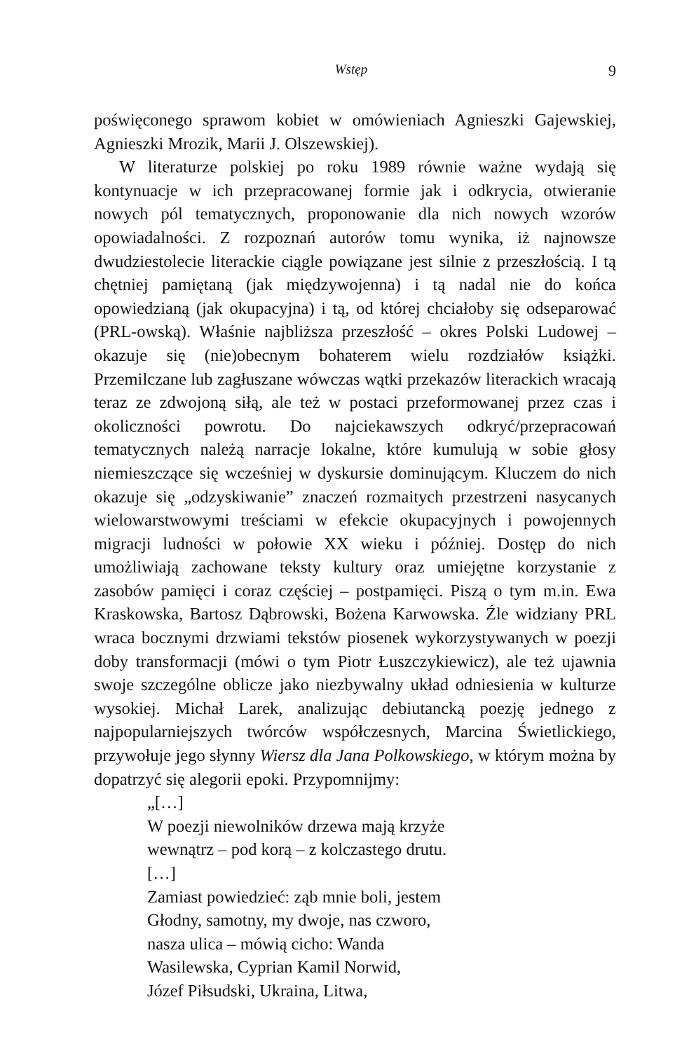Wstęp 9
poświęconego sprawom kobiet w omówieniach Agnieszki Gajewskiej, Agnieszki Mrozik, Marii J. Olszewskiej).
W literaturze polskiej po roku 1989 równie ważne wydają się kontynuacje w ich przepracowanej formie jak i odkrycia, otwieranie nowych pól tematycznych, proponowanie dla nich nowych wzorów opowiadalności. Z rozpoznań autorów tomu wynika, iż najnowsze dwudziestolecie literackie ciągle powiązane jest silnie z przeszłością. I tą chętniej pamiętaną (jak międzywojenna) i tą nadal nie do końca opowiedzianą (jak okupacyjna) i tą, od której chciałoby się odseparować (PRL-owską). Właśnie najbliższa przeszłość – okres Polski Ludowej – okazuje się (nie)obecnym bohaterem wielu rozdziałów książki. Przemilczane lub zagłuszane wówczas wątki przekazów literackich wracają teraz ze zdwojoną siłą, ale też w postaci przeformowanej przez czas i okoliczności powrotu. Do najciekawszych odkryć/przepracowań tematycznych należą narracje lokalne, które kumulują w sobie głosy niemieszczące się wcześniej w dyskursie dominującym. Kluczem do nich okazuje się „odzyskiwanie” znaczeń rozmaitych przestrzeni nasycanych wielowarstwowymi treściami w efekcie okupacyjnych i powojennych migracji ludności w połowie XX wieku i później. Dostęp do nich umożliwiają zachowane teksty kultury oraz umiejętne korzystanie z zasobów pamięci i coraz częściej – postpamięci. Piszą o tym m.in. Ewa Kraskowska, Bartosz Dąbrowski, Bożena Karwowska. Źle widziany PRL wraca bocznymi drzwiami tekstów piosenek wykorzystywanych w poezji doby transformacji (mówi o tym Piotr Łuszczykiewicz), ale też ujawnia swoje szczególne oblicze jako niezbywalny układ odniesienia w kulturze wysokiej. Michał Larek, analizując debiutancką poezję jednego z najpopularniejszych twórców współczesnych, Marcina Świetlickiego, przywołuje jego słynny Wiersz dla Jana Polkowskiego, w którym można by dopatrzyć się alegorii epoki. Przypomnijmy:
„[…]
W poezji niewolników drzewa mają krzyże
wewnątrz – pod korą – z kolczastego drutu.
[…]
Zamiast powiedzieć: ząb mnie boli, jestem
Głodny, samotny, my dwoje, nas czworo,
nasza ulica – mówią cicho: Wanda
Wasilewska, Cyprian Kamil Norwid,
Józef Piłsudski, Ukraina, Litwa,